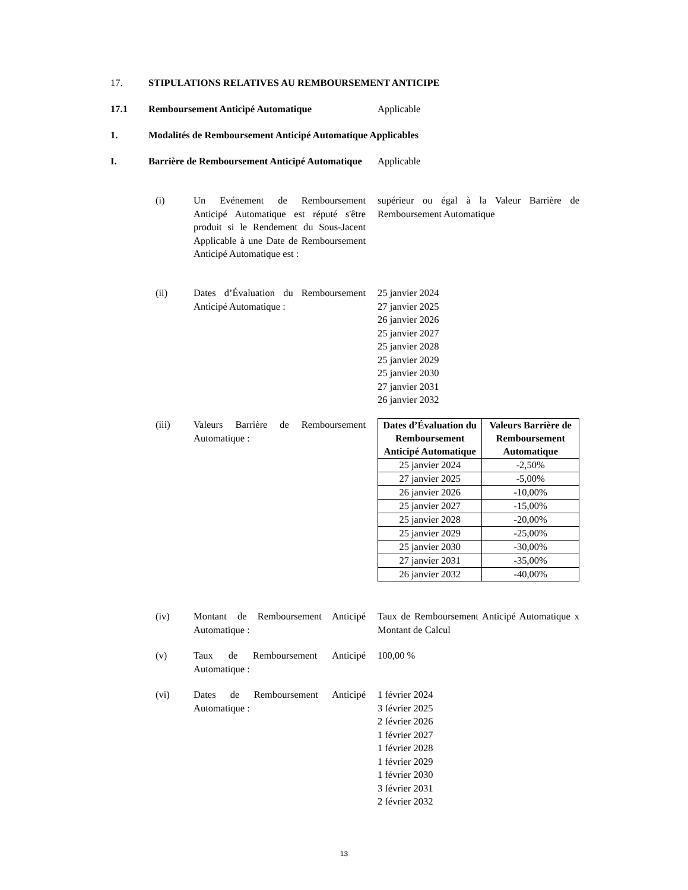17. STIPULATIONS RELATIVES AU REMBOURSEMENT ANTICIPE
17.1 Remboursement Anticipé Automatique Applicable
1. Modalités de Remboursement Anticipé Automatique Applicables
I. Barrière de Remboursement Anticipé Automatique
Applicable
(i) Un Evénement de Remboursement Anticipé Automatique est réputé s'être produit si le Rendement du Sous-Jacent Applicable à une Date de Remboursement Anticipé Automatique est :
supérieur ou égal à la Valeur Barrière de Remboursement Automatique
(ii) Dates d’Évaluation du Remboursement Anticipé Automatique :
25 janvier 2024
27 janvier 2025
26 janvier 2026
25 janvier 2027
25 janvier 2028
25 janvier 2029
25 janvier 2030
27 janvier 2031
26 janvier 2032
(iii) Valeurs Barrière de Remboursement Automatique :
| Dates d’Évaluation du Remboursement Anticipé Automatique | Valeurs Barrière de Remboursement Automatique |
| --- | --- |
| 25 janvier 2024 | -2,50% |
| 27 janvier 2025 | -5,00% |
| 26 janvier 2026 | -10,00% |
| 25 janvier 2027 | -15,00% |
| 25 janvier 2028 | -20,00% |
| 25 janvier 2029 | -25,00% |
| 25 janvier 2030 | -30,00% |
| 27 janvier 2031 | -35,00% |
| 26 janvier 2032 | -40,00% |
(iv) Montant de Remboursement Anticipé Automatique :
Taux de Remboursement Anticipé Automatique x Montant de Calcul
(v) Taux de Remboursement Anticipé Automatique :
100,00 %
(vi) Dates de Remboursement Anticipé Automatique :
1 février 2024
3 février 2025
2 février 2026
1 février 2027
1 février 2028
1 février 2029
1 février 2030
3 février 2031
2 février 2032
13